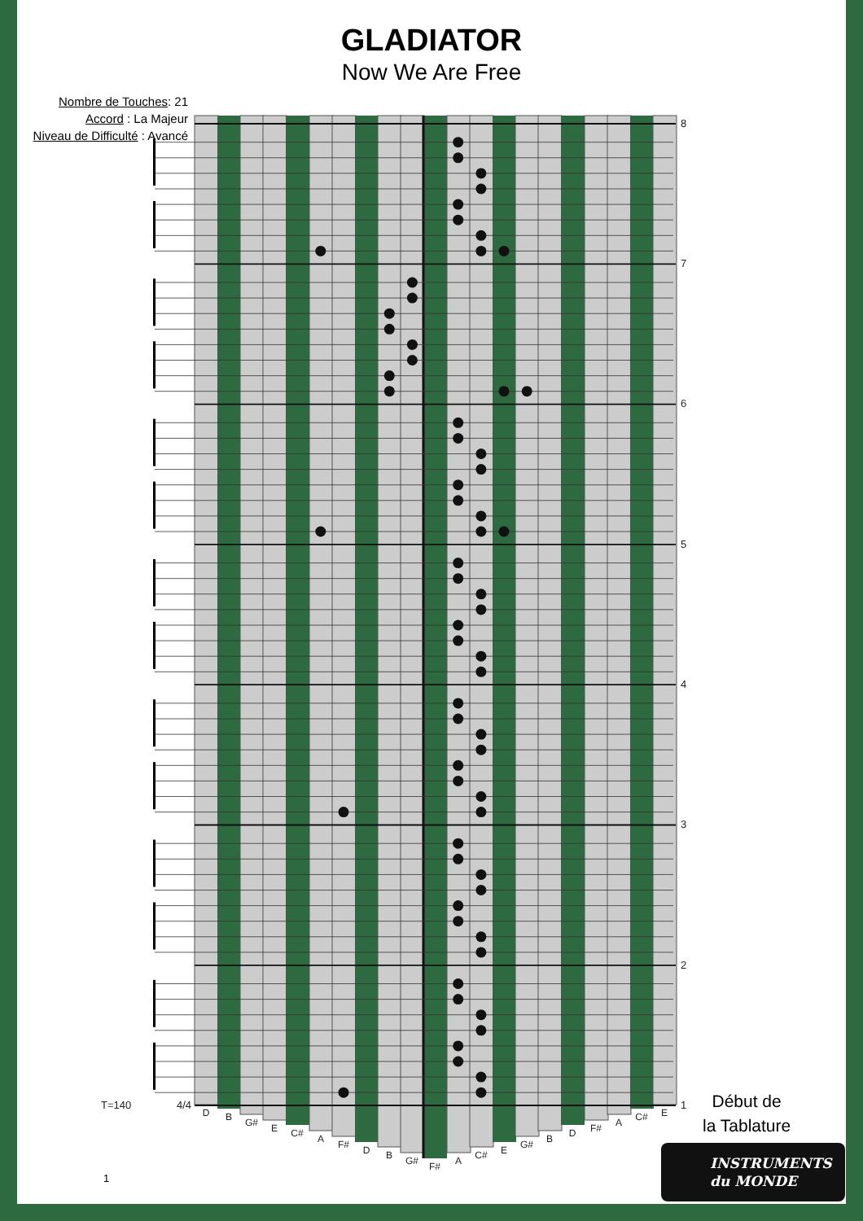GLADIATOR
Now We Are Free
Nombre de Touches: 21
Accord : La Majeur
Niveau de Difficulté : Avancé
8
7
6
5
4
3
2
1
T=140
4/4
D
B
G#
E
C#
A
F#
D
B
G#
F#
A
C#
E
G#
B
D
F#
A
C#
E
Début de
la Tablature
INSTRUMENTS
du MONDE
1